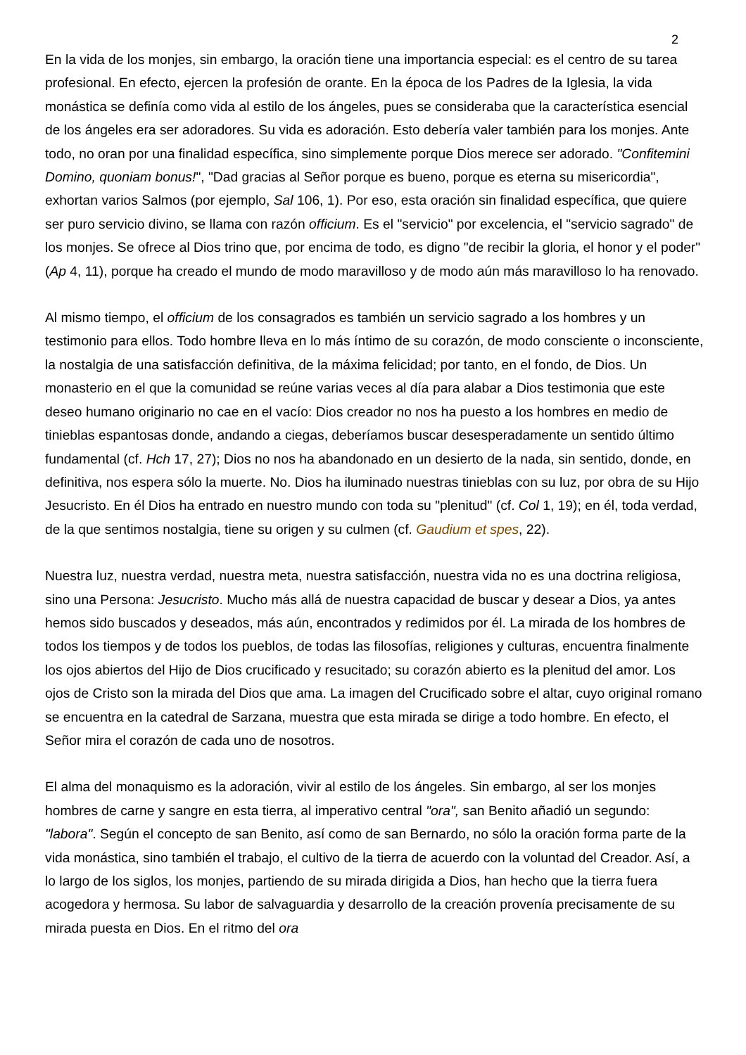2
En la vida de los monjes, sin embargo, la oración tiene una importancia especial: es el centro de su tarea profesional. En efecto, ejercen la profesión de orante. En la época de los Padres de la Iglesia, la vida monástica se definía como vida al estilo de los ángeles, pues se consideraba que la característica esencial de los ángeles era ser adoradores. Su vida es adoración. Esto debería valer también para los monjes. Ante todo, no oran por una finalidad específica, sino simplemente porque Dios merece ser adorado. "Confitemini Domino, quoniam bonus!", "Dad gracias al Señor porque es bueno, porque es eterna su misericordia", exhortan varios Salmos (por ejemplo, Sal 106, 1). Por eso, esta oración sin finalidad específica, que quiere ser puro servicio divino, se llama con razón officium. Es el "servicio" por excelencia, el "servicio sagrado" de los monjes. Se ofrece al Dios trino que, por encima de todo, es digno "de recibir la gloria, el honor y el poder" (Ap 4, 11), porque ha creado el mundo de modo maravilloso y de modo aún más maravilloso lo ha renovado.
Al mismo tiempo, el officium de los consagrados es también un servicio sagrado a los hombres y un testimonio para ellos. Todo hombre lleva en lo más íntimo de su corazón, de modo consciente o inconsciente, la nostalgia de una satisfacción definitiva, de la máxima felicidad; por tanto, en el fondo, de Dios. Un monasterio en el que la comunidad se reúne varias veces al día para alabar a Dios testimonia que este deseo humano originario no cae en el vacío: Dios creador no nos ha puesto a los hombres en medio de tinieblas espantosas donde, andando a ciegas, deberíamos buscar desesperadamente un sentido último fundamental (cf. Hch 17, 27); Dios no nos ha abandonado en un desierto de la nada, sin sentido, donde, en definitiva, nos espera sólo la muerte. No. Dios ha iluminado nuestras tinieblas con su luz, por obra de su Hijo Jesucristo. En él Dios ha entrado en nuestro mundo con toda su "plenitud" (cf. Col 1, 19); en él, toda verdad, de la que sentimos nostalgia, tiene su origen y su culmen (cf. Gaudium et spes, 22).
Nuestra luz, nuestra verdad, nuestra meta, nuestra satisfacción, nuestra vida no es una doctrina religiosa, sino una Persona: Jesucristo. Mucho más allá de nuestra capacidad de buscar y desear a Dios, ya antes hemos sido buscados y deseados, más aún, encontrados y redimidos por él. La mirada de los hombres de todos los tiempos y de todos los pueblos, de todas las filosofías, religiones y culturas, encuentra finalmente los ojos abiertos del Hijo de Dios crucificado y resucitado; su corazón abierto es la plenitud del amor. Los ojos de Cristo son la mirada del Dios que ama. La imagen del Crucificado sobre el altar, cuyo original romano se encuentra en la catedral de Sarzana, muestra que esta mirada se dirige a todo hombre. En efecto, el Señor mira el corazón de cada uno de nosotros.
El alma del monaquismo es la adoración, vivir al estilo de los ángeles. Sin embargo, al ser los monjes hombres de carne y sangre en esta tierra, al imperativo central "ora", san Benito añadió un segundo: "labora". Según el concepto de san Benito, así como de san Bernardo, no sólo la oración forma parte de la vida monástica, sino también el trabajo, el cultivo de la tierra de acuerdo con la voluntad del Creador. Así, a lo largo de los siglos, los monjes, partiendo de su mirada dirigida a Dios, han hecho que la tierra fuera acogedora y hermosa. Su labor de salvaguardia y desarrollo de la creación provenía precisamente de su mirada puesta en Dios. En el ritmo del ora